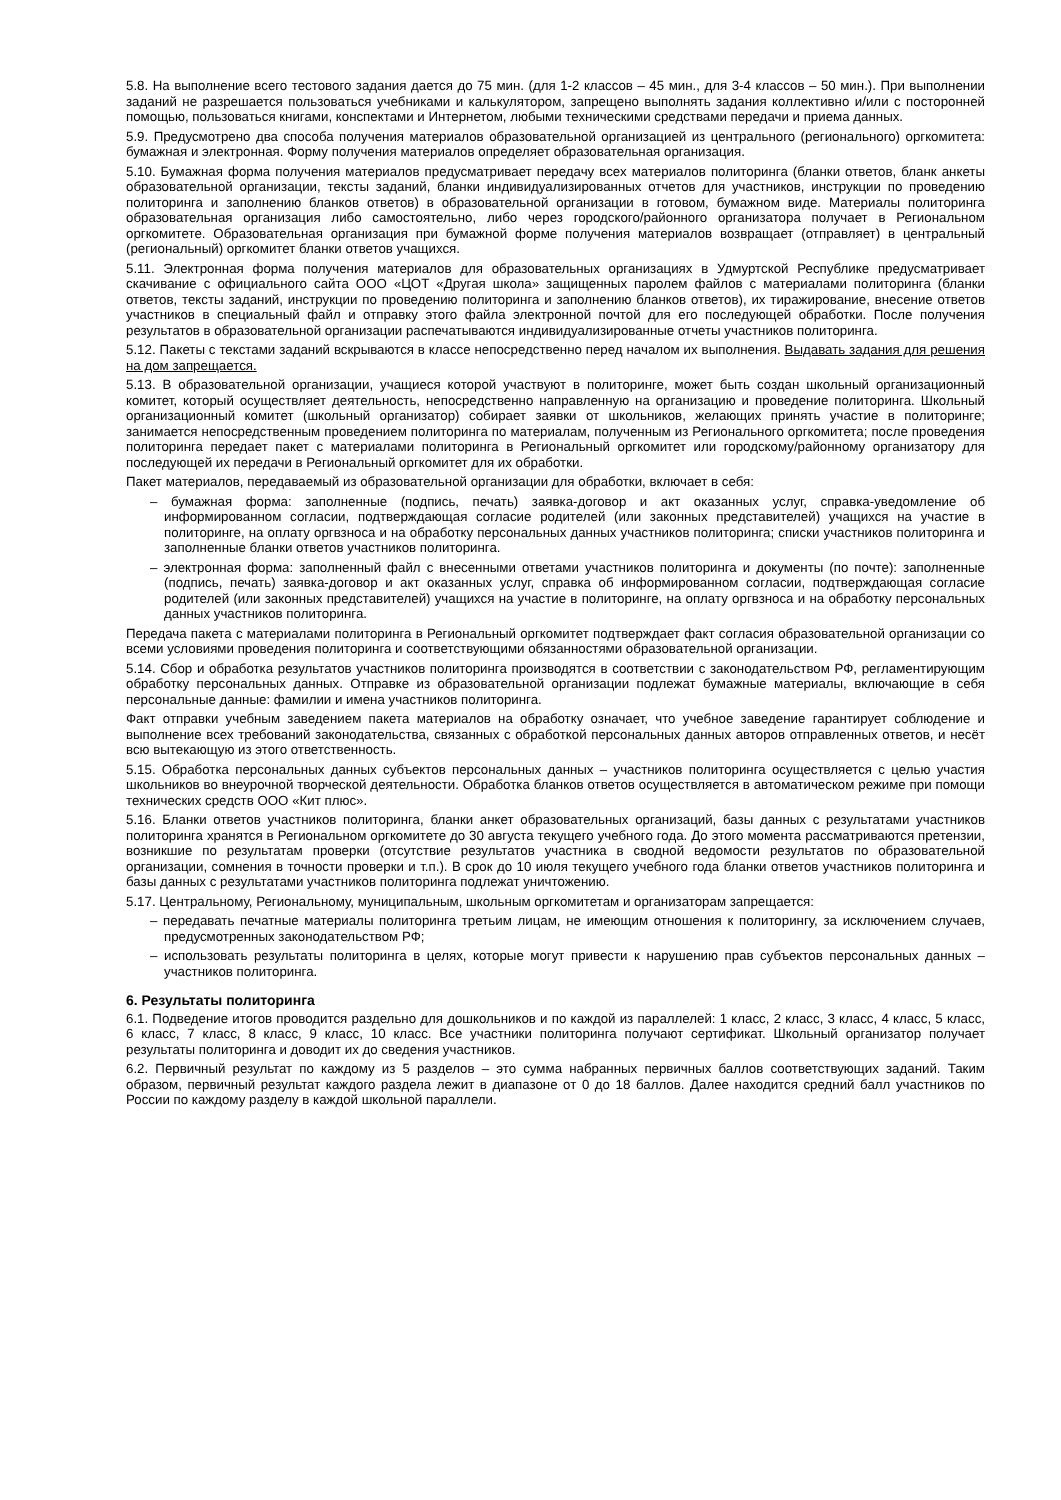5.8. На выполнение всего тестового задания дается до 75 мин. (для 1-2 классов – 45 мин., для 3-4 классов – 50 мин.). При выполнении заданий не разрешается пользоваться учебниками и калькулятором, запрещено выполнять задания коллективно и/или с посторонней помощью, пользоваться книгами, конспектами и Интернетом, любыми техническими средствами передачи и приема данных.
5.9. Предусмотрено два способа получения материалов образовательной организацией из центрального (регионального) оргкомитета: бумажная и электронная. Форму получения материалов определяет образовательная организация.
5.10. Бумажная форма получения материалов предусматривает передачу всех материалов политоринга (бланки ответов, бланк анкеты образовательной организации, тексты заданий, бланки индивидуализированных отчетов для участников, инструкции по проведению политоринга и заполнению бланков ответов) в образовательной организации в готовом, бумажном виде. Материалы политоринга образовательная организация либо самостоятельно, либо через городского/районного организатора получает в Региональном оргкомитете. Образовательная организация при бумажной форме получения материалов возвращает (отправляет) в центральный (региональный) оргкомитет бланки ответов учащихся.
5.11. Электронная форма получения материалов для образовательных организациях в Удмуртской Республике предусматривает скачивание с официального сайта ООО «ЦОТ «Другая школа» защищенных паролем файлов с материалами политоринга (бланки ответов, тексты заданий, инструкции по проведению политоринга и заполнению бланков ответов), их тиражирование, внесение ответов участников в специальный файл и отправку этого файла электронной почтой для его последующей обработки. После получения результатов в образовательной организации распечатываются индивидуализированные отчеты участников политоринга.
5.12. Пакеты с текстами заданий вскрываются в классе непосредственно перед началом их выполнения. Выдавать задания для решения на дом запрещается.
5.13. В образовательной организации, учащиеся которой участвуют в политоринге, может быть создан школьный организационный комитет, который осуществляет деятельность, непосредственно направленную на организацию и проведение политоринга. Школьный организационный комитет (школьный организатор) собирает заявки от школьников, желающих принять участие в политоринге; занимается непосредственным проведением политоринга по материалам, полученным из Регионального оргкомитета; после проведения политоринга передает пакет с материалами политоринга в Региональный оргкомитет или городскому/районному организатору для последующей их передачи в Региональный оргкомитет для их обработки.
Пакет материалов, передаваемый из образовательной организации для обработки, включает в себя:
– бумажная форма: заполненные (подпись, печать) заявка-договор и акт оказанных услуг, справка-уведомление об информированном согласии, подтверждающая согласие родителей (или законных представителей) учащихся на участие в политоринге, на оплату оргвзноса и на обработку персональных данных участников политоринга; списки участников политоринга и заполненные бланки ответов участников политоринга.
– электронная форма: заполненный файл с внесенными ответами участников политоринга и документы (по почте): заполненные (подпись, печать) заявка-договор и акт оказанных услуг, справка об информированном согласии, подтверждающая согласие родителей (или законных представителей) учащихся на участие в политоринге, на оплату оргвзноса и на обработку персональных данных участников политоринга.
Передача пакета с материалами политоринга в Региональный оргкомитет подтверждает факт согласия образовательной организации со всеми условиями проведения политоринга и соответствующими обязанностями образовательной организации.
5.14. Сбор и обработка результатов участников политоринга производятся в соответствии с законодательством РФ, регламентирующим обработку персональных данных. Отправке из образовательной организации подлежат бумажные материалы, включающие в себя персональные данные: фамилии и имена участников политоринга.
Факт отправки учебным заведением пакета материалов на обработку означает, что учебное заведение гарантирует соблюдение и выполнение всех требований законодательства, связанных с обработкой персональных данных авторов отправленных ответов, и несёт всю вытекающую из этого ответственность.
5.15. Обработка персональных данных субъектов персональных данных – участников политоринга осуществляется с целью участия школьников во внеурочной творческой деятельности. Обработка бланков ответов осуществляется в автоматическом режиме при помощи технических средств ООО «Кит плюс».
5.16. Бланки ответов участников политоринга, бланки анкет образовательных организаций, базы данных с результатами участников политоринга хранятся в Региональном оргкомитете до 30 августа текущего учебного года. До этого момента рассматриваются претензии, возникшие по результатам проверки (отсутствие результатов участника в сводной ведомости результатов по образовательной организации, сомнения в точности проверки и т.п.). В срок до 10 июля текущего учебного года бланки ответов участников политоринга и базы данных с результатами участников политоринга подлежат уничтожению.
5.17. Центральному, Региональному, муниципальным, школьным оргкомитетам и организаторам запрещается:
– передавать печатные материалы политоринга третьим лицам, не имеющим отношения к политорингу, за исключением случаев, предусмотренных законодательством РФ;
– использовать результаты политоринга в целях, которые могут привести к нарушению прав субъектов персональных данных – участников политоринга.
6. Результаты политоринга
6.1. Подведение итогов проводится раздельно для дошкольников и по каждой из параллелей: 1 класс, 2 класс, 3 класс, 4 класс, 5 класс, 6 класс, 7 класс, 8 класс, 9 класс, 10 класс. Все участники политоринга получают сертификат. Школьный организатор получает результаты политоринга и доводит их до сведения участников.
6.2. Первичный результат по каждому из 5 разделов – это сумма набранных первичных баллов соответствующих заданий. Таким образом, первичный результат каждого раздела лежит в диапазоне от 0 до 18 баллов. Далее находится средний балл участников по России по каждому разделу в каждой школьной параллели.